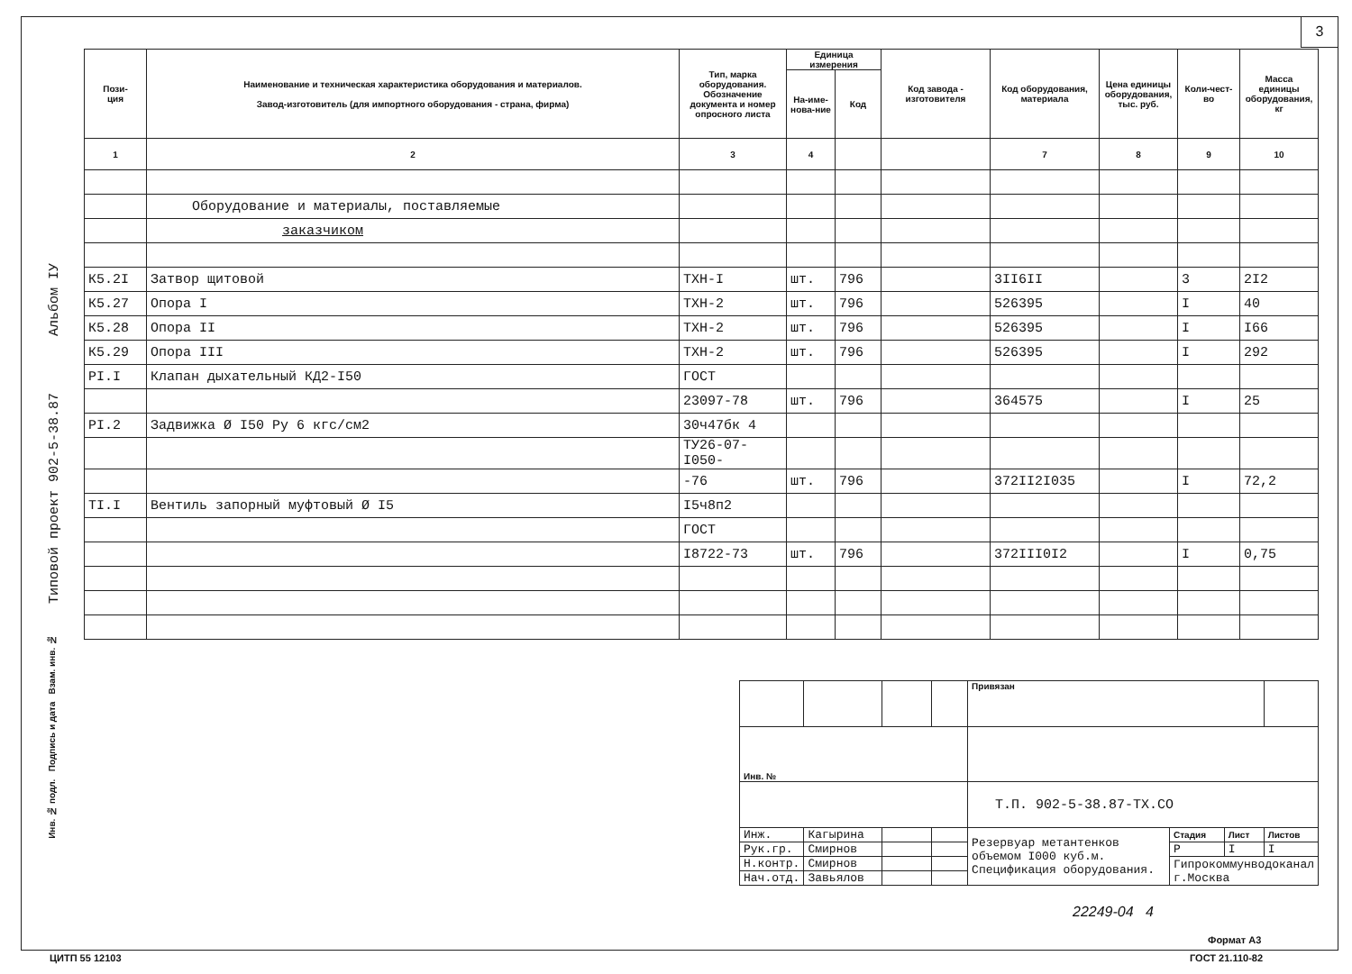3
Типовой проект 902-5-38.87 Альбом IУ
| Пози- ция | Наименование и техническая характеристика оборудования и материалов. Завод-изготовитель (для импортного оборудования - страна, фирма) | Тип, марка оборудования. Обозначение документа и номер опросного листа | Единица измерения | | Код завода - изготовителя | Код оборудования, материала | Цена единицы оборудования, тыс. руб. | Коли-чест-во | Масса единицы оборудования, кг |
| --- | --- | --- | --- | --- | --- | --- | --- | --- | --- |
| | | | На-име-нова-ние | Код | | | | | |
| 1 | 2 | 3 | 4 | | | 7 | 8 | 9 | 10 |
| | Оборудование и материалы, поставляемые | | | | | | | | |
| | заказчиком | | | | | | | | |
| К5.2I | Затвор щитовой | ТХН-I | шт. | 796 | | 3II6II | | 3 | 2I2 |
| К5.27 | Опора I | ТХН-2 | шт. | 796 | | 526395 | | I | 40 |
| К5.28 | Опора II | ТХН-2 | шт. | 796 | | 526395 | | I | I66 |
| К5.29 | Опора III | ТХН-2 | шт. | 796 | | 526395 | | I | 292 |
| PI.I | Клапан дыхательный КД2-I50 | ГОСТ | | | | | | | |
| | | 23097-78 | шт. | 796 | | 364575 | | I | 25 |
| PI.2 | Задвижка Ø I50 Ру 6 кгс/см2 | 30ч47бк 4 | | | | | | | |
| | | ТУ26-07-I050- | | | | | | | |
| | | -76 | шт. | 796 | | 372II2I035 | | I | 72,2 |
| TI.I | Вентиль запорный муфтовый Ø I5 | I5ч8п2 | | | | | | | |
| | | ГОСТ | | | | | | | |
| | | I8722-73 | шт. | 796 | | 372III0I2 | | I | 0,75 |
| | | | | Привязан | | | |
| Инв. № | | | | | | | |
| | | | | Т.П. 902-5-38.87-ТХ.СО | | | |
| Инж. | Кагырина | | | Резервуар метантенков объемом I000 куб.м. Спецификация оборудования. | Стадия | Лист | Листов |
| Рук.гр. | Смирнов | | | | Р | I | I |
| Н.контр. | Смирнов | | | | Гипрокоммунводоканал г.Москва | | |
| Нач.отд. | Завьялов | | | | | | |
Инв. № подл. Подпись и дата Взам. инв. №
22249-04 4
Формат А3
ЦИТП 55 12103 ГОСТ 21.110-82